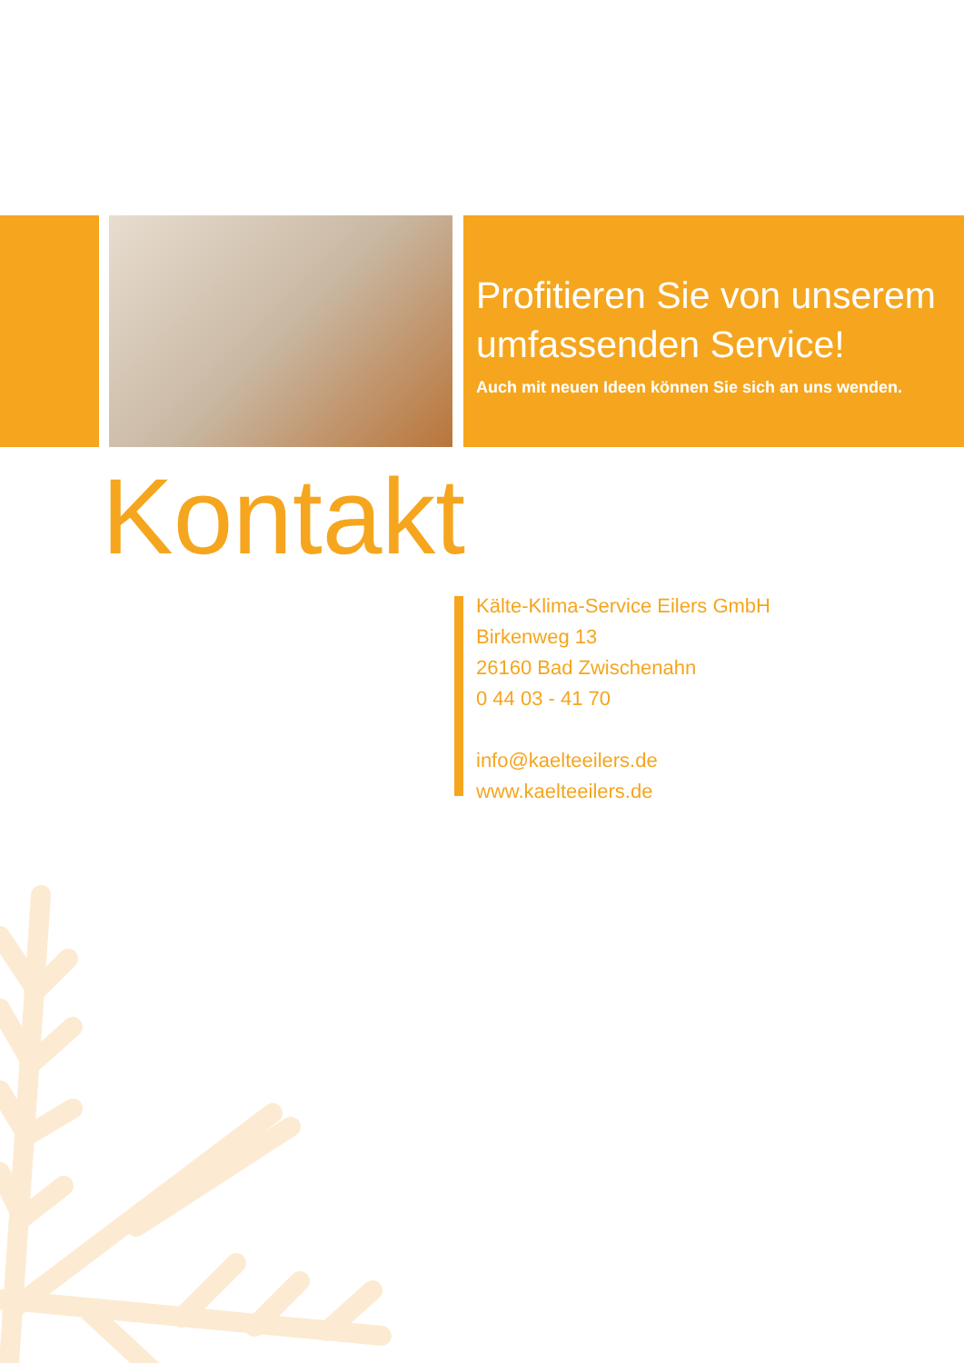Profitieren Sie von unserem
umfassenden Service!
Auch mit neuen Ideen können Sie sich an uns wenden.
Kontakt
Kälte-Klima-Service Eilers GmbH
Birkenweg 13
26160 Bad Zwischenahn
0 44 03 - 41 70
info@kaelteeilers.de
www.kaelteeilers.de